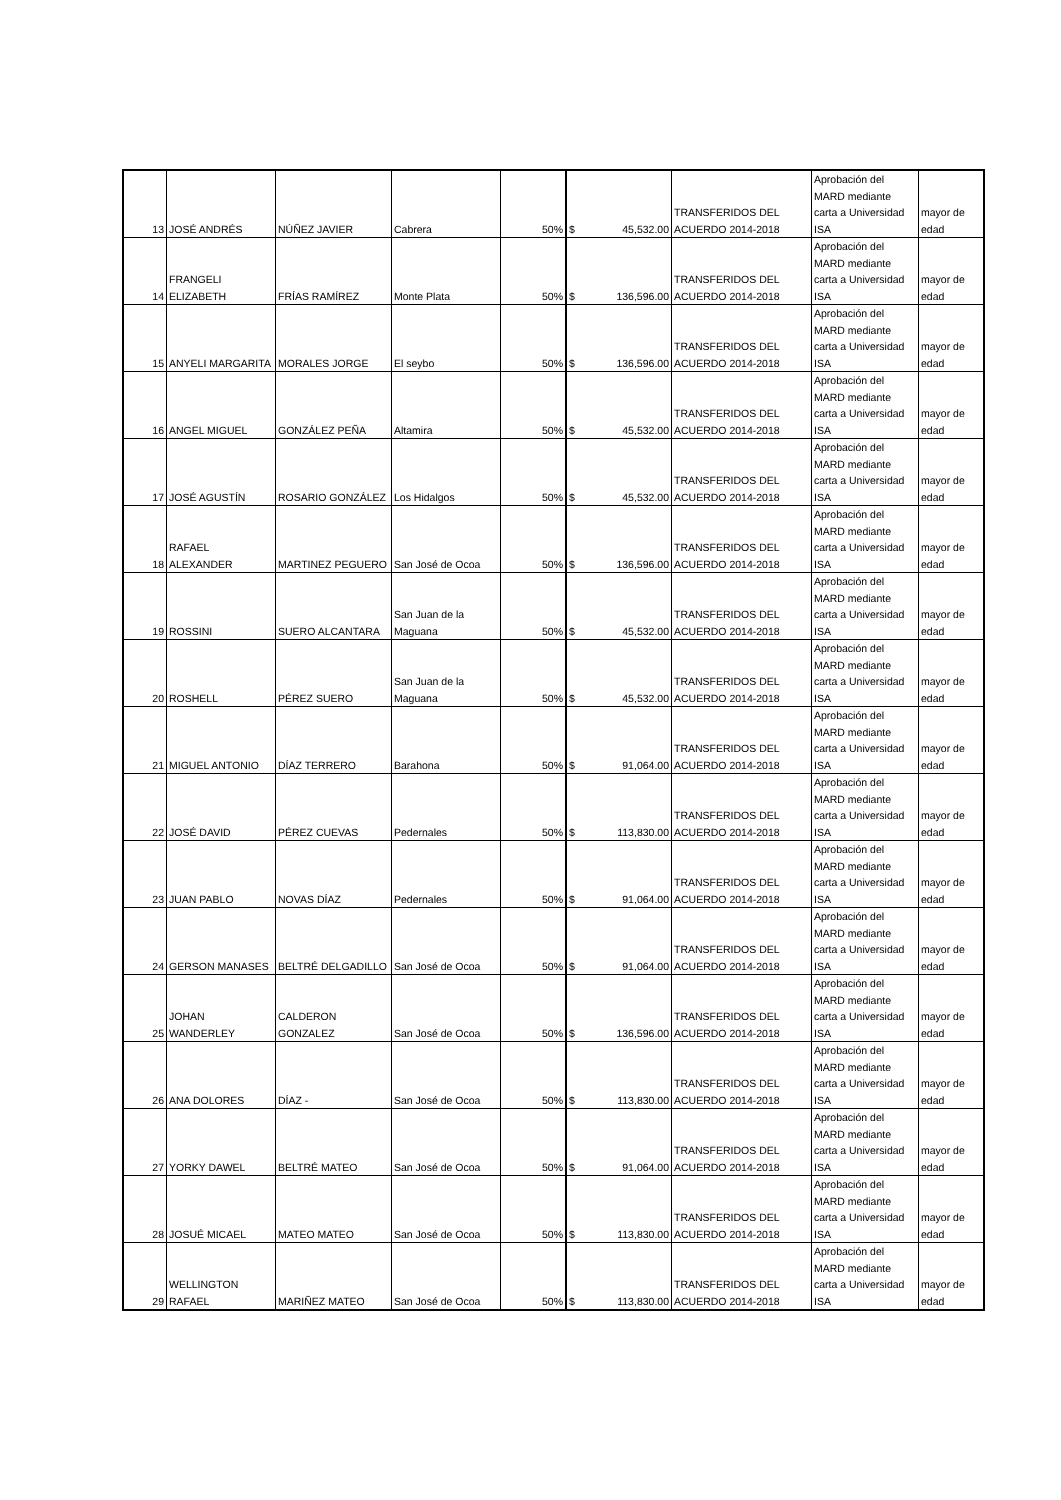| 13 | JOSÉ ANDRÉS | NÚÑEZ JAVIER | Cabrera | 50% | $ 45,532.00 | TRANSFERIDOS DEL ACUERDO 2014-2018 | Aprobación del MARD mediante carta a Universidad ISA | mayor de edad |
| 14 | FRANGELI ELIZABETH | FRÍAS RAMÍREZ | Monte Plata | 50% | $ 136,596.00 | TRANSFERIDOS DEL ACUERDO 2014-2018 | Aprobación del MARD mediante carta a Universidad ISA | mayor de edad |
| 15 | ANYELI MARGARITA | MORALES JORGE | El seybo | 50% | $ 136,596.00 | TRANSFERIDOS DEL ACUERDO 2014-2018 | Aprobación del MARD mediante carta a Universidad ISA | mayor de edad |
| 16 | ANGEL MIGUEL | GONZÁLEZ PEÑA | Altamira | 50% | $ 45,532.00 | TRANSFERIDOS DEL ACUERDO 2014-2018 | Aprobación del MARD mediante carta a Universidad ISA | mayor de edad |
| 17 | JOSÉ AGUSTÍN | ROSARIO GONZÁLEZ | Los Hidalgos | 50% | $ 45,532.00 | TRANSFERIDOS DEL ACUERDO 2014-2018 | Aprobación del MARD mediante carta a Universidad ISA | mayor de edad |
| 18 | RAFAEL ALEXANDER | MARTINEZ PEGUERO | San José de Ocoa | 50% | $ 136,596.00 | TRANSFERIDOS DEL ACUERDO 2014-2018 | Aprobación del MARD mediante carta a Universidad ISA | mayor de edad |
| 19 | ROSSINI | SUERO ALCANTARA | San Juan de la Maguana | 50% | $ 45,532.00 | TRANSFERIDOS DEL ACUERDO 2014-2018 | Aprobación del MARD mediante carta a Universidad ISA | mayor de edad |
| 20 | ROSHELL | PÉREZ SUERO | San Juan de la Maguana | 50% | $ 45,532.00 | TRANSFERIDOS DEL ACUERDO 2014-2018 | Aprobación del MARD mediante carta a Universidad ISA | mayor de edad |
| 21 | MIGUEL ANTONIO | DÍAZ TERRERO | Barahona | 50% | $ 91,064.00 | TRANSFERIDOS DEL ACUERDO 2014-2018 | Aprobación del MARD mediante carta a Universidad ISA | mayor de edad |
| 22 | JOSÉ DAVID | PÉREZ CUEVAS | Pedernales | 50% | $ 113,830.00 | TRANSFERIDOS DEL ACUERDO 2014-2018 | Aprobación del MARD mediante carta a Universidad ISA | mayor de edad |
| 23 | JUAN PABLO | NOVAS DÍAZ | Pedernales | 50% | $ 91,064.00 | TRANSFERIDOS DEL ACUERDO 2014-2018 | Aprobación del MARD mediante carta a Universidad ISA | mayor de edad |
| 24 | GERSON MANASES | BELTRÉ DELGADILLO | San José de Ocoa | 50% | $ 91,064.00 | TRANSFERIDOS DEL ACUERDO 2014-2018 | Aprobación del MARD mediante carta a Universidad ISA | mayor de edad |
| 25 | JOHAN WANDERLEY | CALDERON GONZALEZ | San José de Ocoa | 50% | $ 136,596.00 | TRANSFERIDOS DEL ACUERDO 2014-2018 | Aprobación del MARD mediante carta a Universidad ISA | mayor de edad |
| 26 | ANA DOLORES | DÍAZ - | San José de Ocoa | 50% | $ 113,830.00 | TRANSFERIDOS DEL ACUERDO 2014-2018 | Aprobación del MARD mediante carta a Universidad ISA | mayor de edad |
| 27 | YORKY DAWEL | BELTRÉ MATEO | San José de Ocoa | 50% | $ 91,064.00 | TRANSFERIDOS DEL ACUERDO 2014-2018 | Aprobación del MARD mediante carta a Universidad ISA | mayor de edad |
| 28 | JOSUÉ MICAEL | MATEO MATEO | San José de Ocoa | 50% | $ 113,830.00 | TRANSFERIDOS DEL ACUERDO 2014-2018 | Aprobación del MARD mediante carta a Universidad ISA | mayor de edad |
| 29 | WELLINGTON RAFAEL | MARIÑEZ MATEO | San José de Ocoa | 50% | $ 113,830.00 | TRANSFERIDOS DEL ACUERDO 2014-2018 | Aprobación del MARD mediante carta a Universidad ISA | mayor de edad |